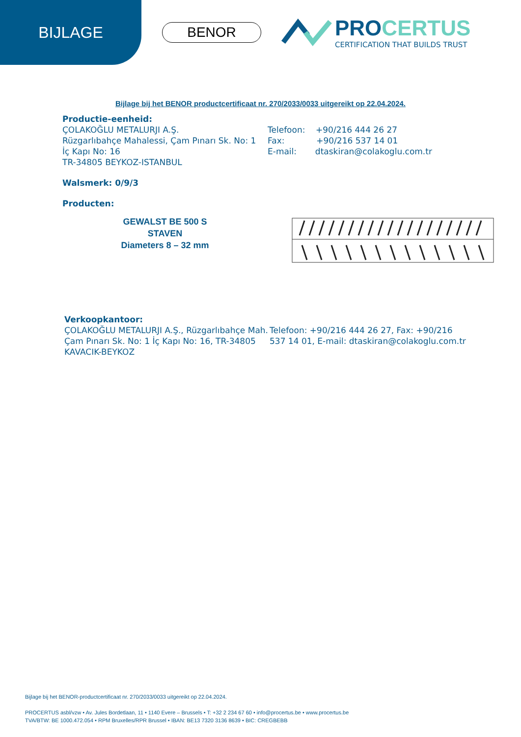BIJLAGE
BENOR
PROCERTUS
CERTIFICATION THAT BUILDS TRUST
Bijlage bij het BENOR productcertificaat nr. 270/2033/0033 uitgereikt op 22.04.2024.
Productie-eenheid:
ÇOLAKOĞLU METALURJI A.Ş.
Rüzgarlıbahçe Mahalessi, Çam Pınarı Sk. No: 1
İç Kapı No: 16
TR-34805 BEYKOZ-ISTANBUL
Telefoon: +90/216 444 26 27
Fax: +90/216 537 14 01
E-mail: dtaskiran@colakoglu.com.tr
Walsmerk: 0/9/3
Producten:
GEWALST BE 500 S
STAVEN
Diameters 8 – 32 mm
Verkoopkantoor:
ÇOLAKOĞLU METALURJI A.Ş., Rüzgarlıbahçe Mah. Çam Pınarı Sk. No: 1 İç Kapı No: 16, TR-34805 KAVACIK-BEYKOZ
Telefoon: +90/216 444 26 27, Fax: +90/216 537 14 01, E-mail: dtaskiran@colakoglu.com.tr
Bijlage bij het BENOR-productcertificaat nr. 270/2033/0033 uitgereikt op 22.04.2024.
PROCERTUS asbl/vzw • Av. Jules Bordetlaan, 11 • 1140 Evere – Brussels • T: +32 2 234 67 60 • info@procertus.be • www.procertus.be
TVA/BTW: BE 1000.472.054 • RPM Bruxelles/RPR Brussel • IBAN: BE13 7320 3136 8639 • BIC: CREGBEBB